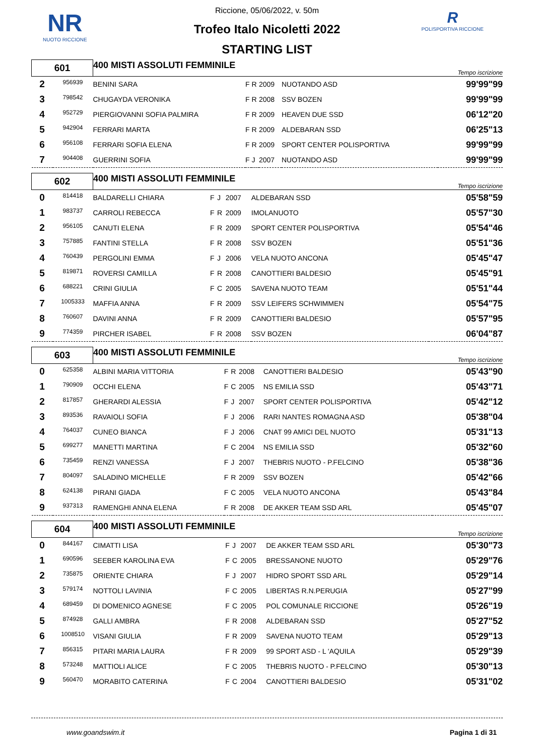NR
NUOTO RICCIONE
R
POLISPORTIVA RICCIONE
Riccione, 05/06/2022, v. 50m
Trofeo Italo Nicoletti 2022
STARTING LIST
| 601 | | 400 MISTI ASSOLUTI FEMMINILE | | | | | Tempo iscrizione |
| 2 | 956939 | BENINI SARA | F | R | 2009 | NUOTANDO ASD | 99'99"99 |
| 3 | 798542 | CHUGAYDA VERONIKA | F | R | 2008 | SSV BOZEN | 99'99"99 |
| 4 | 952729 | PIERGIOVANNI SOFIA PALMIRA | F | R | 2009 | HEAVEN DUE SSD | 06'12"20 |
| 5 | 942904 | FERRARI MARTA | F | R | 2009 | ALDEBARAN SSD | 06'25"13 |
| 6 | 956108 | FERRARI SOFIA ELENA | F | R | 2009 | SPORT CENTER POLISPORTIVA | 99'99"99 |
| 7 | 904408 | GUERRINI SOFIA | F | J | 2007 | NUOTANDO ASD | 99'99"99 |
| 602 | | 400 MISTI ASSOLUTI FEMMINILE | | | | | Tempo iscrizione |
| 0 | 814418 | BALDARELLI CHIARA | F | J | 2007 | ALDEBARAN SSD | 05'58"59 |
| 1 | 983737 | CARROLI REBECCA | F | R | 2009 | IMOLANUOTO | 05'57"30 |
| 2 | 956105 | CANUTI ELENA | F | R | 2009 | SPORT CENTER POLISPORTIVA | 05'54"46 |
| 3 | 757885 | FANTINI STELLA | F | R | 2008 | SSV BOZEN | 05'51"36 |
| 4 | 760439 | PERGOLINI EMMA | F | J | 2006 | VELA NUOTO ANCONA | 05'45"47 |
| 5 | 819871 | ROVERSI CAMILLA | F | R | 2008 | CANOTTIERI BALDESIO | 05'45"91 |
| 6 | 688221 | CRINI GIULIA | F | C | 2005 | SAVENA NUOTO TEAM | 05'51"44 |
| 7 | 1005333 | MAFFIA ANNA | F | R | 2009 | SSV LEIFERS SCHWIMMEN | 05'54"75 |
| 8 | 760607 | DAVINI ANNA | F | R | 2009 | CANOTTIERI BALDESIO | 05'57"95 |
| 9 | 774359 | PIRCHER ISABEL | F | R | 2008 | SSV BOZEN | 06'04"87 |
| 603 | | 400 MISTI ASSOLUTI FEMMINILE | | | | | Tempo iscrizione |
| 0 | 625358 | ALBINI MARIA VITTORIA | F | R | 2008 | CANOTTIERI BALDESIO | 05'43"90 |
| 1 | 790909 | OCCHI ELENA | F | C | 2005 | NS EMILIA SSD | 05'43"71 |
| 2 | 817857 | GHERARDI ALESSIA | F | J | 2007 | SPORT CENTER POLISPORTIVA | 05'42"12 |
| 3 | 893536 | RAVAIOLI SOFIA | F | J | 2006 | RARI NANTES ROMAGNA ASD | 05'38"04 |
| 4 | 764037 | CUNEO BIANCA | F | J | 2006 | CNAT 99 AMICI DEL NUOTO | 05'31"13 |
| 5 | 699277 | MANETTI MARTINA | F | C | 2004 | NS EMILIA SSD | 05'32"60 |
| 6 | 735459 | RENZI VANESSA | F | J | 2007 | THEBRIS NUOTO - P.FELCINO | 05'38"36 |
| 7 | 804097 | SALADINO MICHELLE | F | R | 2009 | SSV BOZEN | 05'42"66 |
| 8 | 624138 | PIRANI GIADA | F | C | 2005 | VELA NUOTO ANCONA | 05'43"84 |
| 9 | 937313 | RAMENGHI ANNA ELENA | F | R | 2008 | DE AKKER TEAM SSD ARL | 05'45"07 |
| 604 | | 400 MISTI ASSOLUTI FEMMINILE | | | | | Tempo iscrizione |
| 0 | 844167 | CIMATTI LISA | F | J | 2007 | DE AKKER TEAM SSD ARL | 05'30"73 |
| 1 | 690596 | SEEBER KAROLINA EVA | F | C | 2005 | BRESSANONE NUOTO | 05'29"76 |
| 2 | 735875 | ORIENTE CHIARA | F | J | 2007 | HIDRO SPORT SSD ARL | 05'29"14 |
| 3 | 579174 | NOTTOLI LAVINIA | F | C | 2005 | LIBERTAS R.N.PERUGIA | 05'27"99 |
| 4 | 689459 | DI DOMENICO AGNESE | F | C | 2005 | POL COMUNALE RICCIONE | 05'26"19 |
| 5 | 874928 | GALLI AMBRA | F | R | 2008 | ALDEBARAN SSD | 05'27"52 |
| 6 | 1008510 | VISANI GIULIA | F | R | 2009 | SAVENA NUOTO TEAM | 05'29"13 |
| 7 | 856315 | PITARI MARIA LAURA | F | R | 2009 | 99 SPORT ASD - L 'AQUILA | 05'29"39 |
| 8 | 573248 | MATTIOLI ALICE | F | C | 2005 | THEBRIS NUOTO - P.FELCINO | 05'30"13 |
| 9 | 560470 | MORABITO CATERINA | F | C | 2004 | CANOTTIERI BALDESIO | 05'31"02 |
www.goandswim.it Pagina 1 di 31